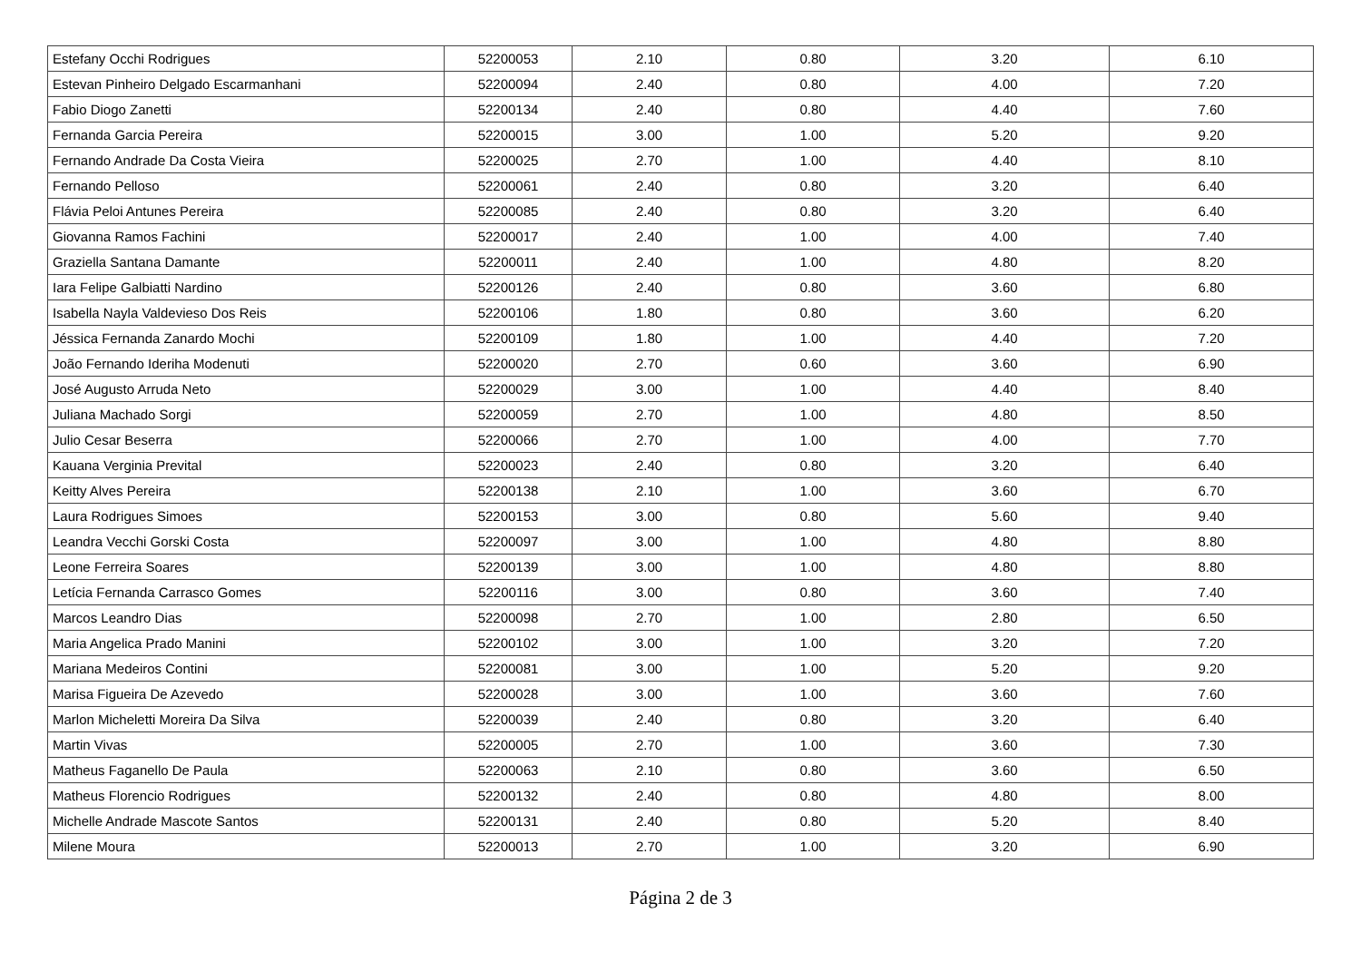| Estefany Occhi Rodrigues | 52200053 | 2.10 | 0.80 | 3.20 | 6.10 |
| Estevan Pinheiro Delgado Escarmanhani | 52200094 | 2.40 | 0.80 | 4.00 | 7.20 |
| Fabio Diogo Zanetti | 52200134 | 2.40 | 0.80 | 4.40 | 7.60 |
| Fernanda Garcia Pereira | 52200015 | 3.00 | 1.00 | 5.20 | 9.20 |
| Fernando Andrade Da Costa Vieira | 52200025 | 2.70 | 1.00 | 4.40 | 8.10 |
| Fernando Pelloso | 52200061 | 2.40 | 0.80 | 3.20 | 6.40 |
| Flávia Peloi Antunes Pereira | 52200085 | 2.40 | 0.80 | 3.20 | 6.40 |
| Giovanna Ramos Fachini | 52200017 | 2.40 | 1.00 | 4.00 | 7.40 |
| Graziella Santana Damante | 52200011 | 2.40 | 1.00 | 4.80 | 8.20 |
| Iara Felipe Galbiatti Nardino | 52200126 | 2.40 | 0.80 | 3.60 | 6.80 |
| Isabella Nayla Valdevieso Dos Reis | 52200106 | 1.80 | 0.80 | 3.60 | 6.20 |
| Jéssica Fernanda Zanardo Mochi | 52200109 | 1.80 | 1.00 | 4.40 | 7.20 |
| João Fernando Ideriha Modenuti | 52200020 | 2.70 | 0.60 | 3.60 | 6.90 |
| José Augusto Arruda Neto | 52200029 | 3.00 | 1.00 | 4.40 | 8.40 |
| Juliana Machado Sorgi | 52200059 | 2.70 | 1.00 | 4.80 | 8.50 |
| Julio Cesar Beserra | 52200066 | 2.70 | 1.00 | 4.00 | 7.70 |
| Kauana Verginia Prevital | 52200023 | 2.40 | 0.80 | 3.20 | 6.40 |
| Keitty Alves Pereira | 52200138 | 2.10 | 1.00 | 3.60 | 6.70 |
| Laura Rodrigues Simoes | 52200153 | 3.00 | 0.80 | 5.60 | 9.40 |
| Leandra Vecchi Gorski Costa | 52200097 | 3.00 | 1.00 | 4.80 | 8.80 |
| Leone Ferreira Soares | 52200139 | 3.00 | 1.00 | 4.80 | 8.80 |
| Letícia Fernanda Carrasco Gomes | 52200116 | 3.00 | 0.80 | 3.60 | 7.40 |
| Marcos Leandro Dias | 52200098 | 2.70 | 1.00 | 2.80 | 6.50 |
| Maria Angelica Prado Manini | 52200102 | 3.00 | 1.00 | 3.20 | 7.20 |
| Mariana Medeiros Contini | 52200081 | 3.00 | 1.00 | 5.20 | 9.20 |
| Marisa Figueira De Azevedo | 52200028 | 3.00 | 1.00 | 3.60 | 7.60 |
| Marlon Micheletti Moreira Da Silva | 52200039 | 2.40 | 0.80 | 3.20 | 6.40 |
| Martin Vivas | 52200005 | 2.70 | 1.00 | 3.60 | 7.30 |
| Matheus Faganello De Paula | 52200063 | 2.10 | 0.80 | 3.60 | 6.50 |
| Matheus Florencio Rodrigues | 52200132 | 2.40 | 0.80 | 4.80 | 8.00 |
| Michelle Andrade Mascote Santos | 52200131 | 2.40 | 0.80 | 5.20 | 8.40 |
| Milene Moura | 52200013 | 2.70 | 1.00 | 3.20 | 6.90 |
Página 2 de 3